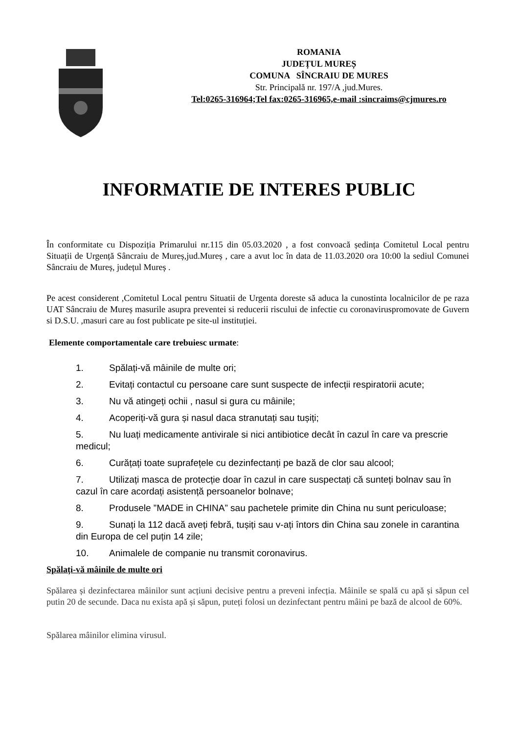ROMANIA
JUDEȚUL MUREȘ
COMUNA SÎNCRAIU DE MURES
Str. Principală nr. 197/A ,jud.Mures.
Tel:0265-316964;Tel fax:0265-316965,e-mail :sincraims@cjmures.ro
INFORMATIE DE INTERES PUBLIC
În conformitate cu Dispoziția Primarului nr.115 din 05.03.2020 , a fost convoacă ședința Comitetul Local pentru Situații de Urgență Sâncraiu de Mureș,jud.Mureș , care a avut loc în data de 11.03.2020 ora 10:00 la sediul Comunei Sâncraiu de Mureș, județul Mureș .
Pe acest considerent ,Comitetul Local pentru Situatii de Urgenta doreste să aduca la cunostinta localnicilor de pe raza UAT Sâncraiu de Mureș masurile asupra preventei si reducerii riscului de infectie cu coronaviruspromovate de Guvern si D.S.U. ,masuri care au fost publicate pe site-ul instituției.
Elemente comportamentale care trebuiesc urmate:
1. Spălați-vă mâinile de multe ori;
2. Evitați contactul cu persoane care sunt suspecte de infecții respiratorii acute;
3. Nu vă atingeți ochii , nasul si gura cu mâinile;
4. Acoperiți-vă gura și nasul daca stranutați sau tușiți;
5. Nu luați medicamente antivirale si nici antibiotice decât în cazul în care va prescrie medicul;
6. Curățați toate suprafețele cu dezinfectanți pe bază de clor sau alcool;
7. Utilizați masca de protecție doar în cazul in care suspectați că sunteți bolnav sau în cazul în care acordați asistență persoanelor bolnave;
8. Produsele ”MADE in CHINA” sau pachetele primite din China nu sunt periculoase;
9. Sunați la 112 dacă aveți febră, tușiți sau v-ați întors din China sau zonele in carantina din Europa de cel puțin 14 zile;
10. Animalele de companie nu transmit coronavirus.
Spălați-vă mâinile de multe ori
Spălarea și dezinfectarea mâinilor sunt acțiuni decisive pentru a preveni infecția. Mâinile se spală cu apă și săpun cel putin 20 de secunde. Daca nu exista apă și săpun, puteți folosi un dezinfectant pentru mâini pe bază de alcool de 60%.
Spălarea mâinilor elimina virusul.